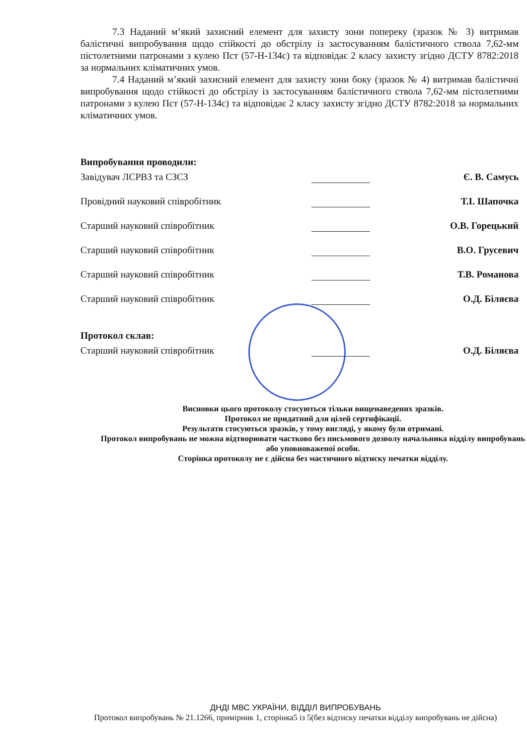7.3 Наданий м’який захисний елемент для захисту зони попереку (зразок № 3) витримав балістичні випробування щодо стійкості до обстрілу із застосуванням балістичного ствола 7,62-мм пістолетними патронами з кулею Пст (57-Н-134с) та відповідає 2 класу захисту згідно ДСТУ 8782:2018 за нормальних кліматичних умов.
7.4 Наданий м’який захисний елемент для захисту зони боку (зразок № 4) витримав балістичні випробування щодо стійкості до обстрілу із застосуванням балістичного ствола 7,62-мм пістолетними патронами з кулею Пст (57-Н-134с) та відповідає 2 класу захисту згідно ДСТУ 8782:2018 за нормальних кліматичних умов.
Випробування проводили:
Завідувач ЛСРВЗ та СЗСЗ
Є. В. Самусь
Провідний науковий співробітник
Т.І. Шапочка
Старший науковий співробітник
О.В. Горецький
Старший науковий співробітник
В.О. Грусевич
Старший науковий співробітник
Т.В. Романова
Старший науковий співробітник
О.Д. Біляєва
Протокол склав:
Старший науковий співробітник
О.Д. Біляєва
Висновки цього протоколу стосуються тільки вищенаведених зразків.
Протокол не придатний для цілей сертифікації.
Результати стосуються зразків, у тому вигляді, у якому були отримані.
Протокол випробувань не можна відтворювати частково без письмового дозволу начальника відділу випробувань або уповноваженої особи.
Сторінка протоколу не є дійсна без мастичного відтиску печатки відділу.
ДНДІ МВС УКРАЇНИ, ВІДДІЛ ВИПРОБУВАНЬ
Протокол випробувань № 21.1266, примірник 1, сторінка5 із 5(без відтиску печатки відділу випробувань не дійсна)